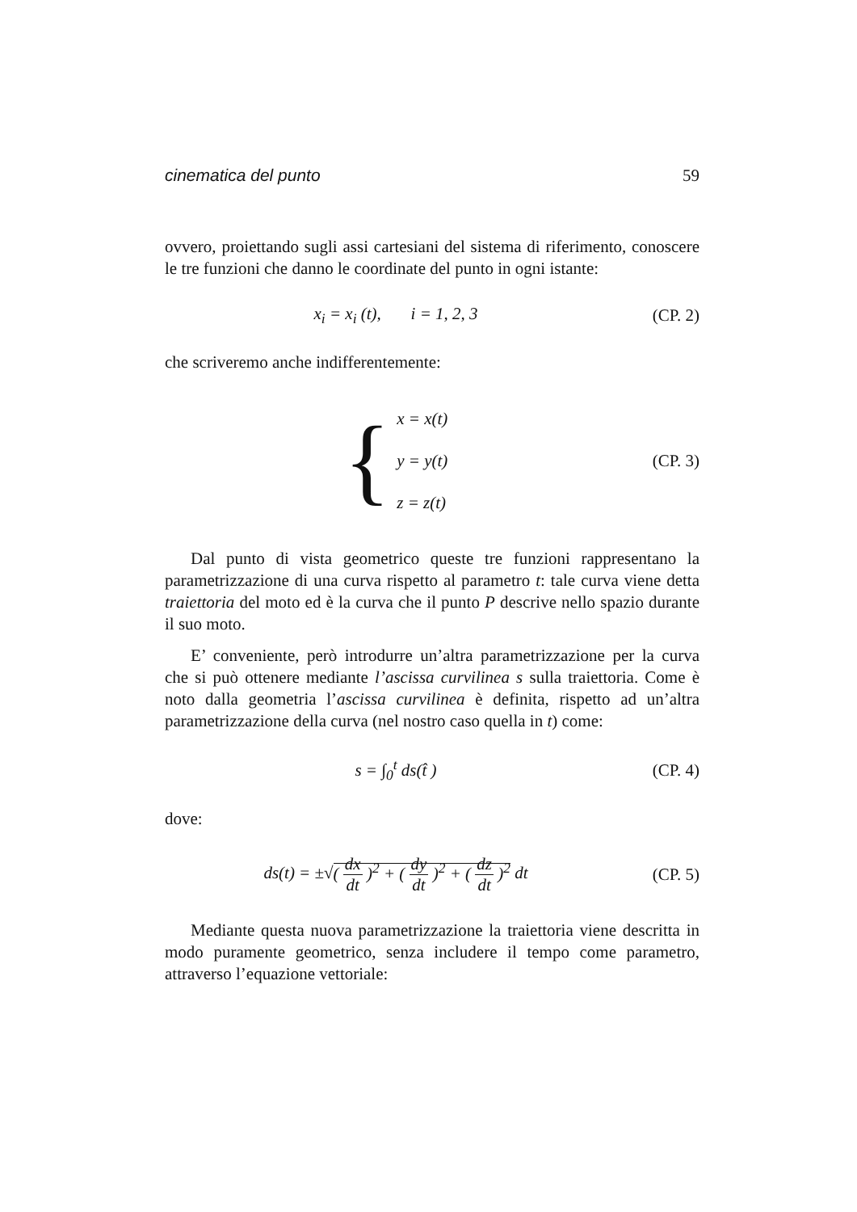cinematica del punto 59
ovvero, proiettando sugli assi cartesiani del sistema di riferimento, conoscere le tre funzioni che danno le coordinate del punto in ogni istante:
x<sub>i</sub> = x<sub>i</sub> (t), i = 1, 2, 3 (CP. 2)
che scriveremo anche indifferentemente:
{ x = x(t)
y = y(t)
z = z(t)
(CP. 3)
Dal punto di vista geometrico queste tre funzioni rappresentano la parametrizzazione di una curva rispetto al parametro t: tale curva viene detta traiettoria del moto ed è la curva che il punto P descrive nello spazio durante il suo moto.
E’ conveniente, però introdurre un’altra parametrizzazione per la curva che si può ottenere mediante l’ascissa curvilinea s sulla traiettoria. Come è noto dalla geometria l’ascissa curvilinea è definita, rispetto ad un’altra parametrizzazione della curva (nel nostro caso quella in t) come:
s = ∫<sub>0</sub><sup>t</sup> ds(t̂ ) (CP. 4)
dove:
ds(t) = ±√( dx dt )<sup>2</sup> + ( dy dt )<sup>2</sup> + ( dz dt )<sup>2</sup> dt
(CP. 5)
Mediante questa nuova parametrizzazione la traiettoria viene descritta in modo puramente geometrico, senza includere il tempo come parametro, attraverso l’equazione vettoriale: